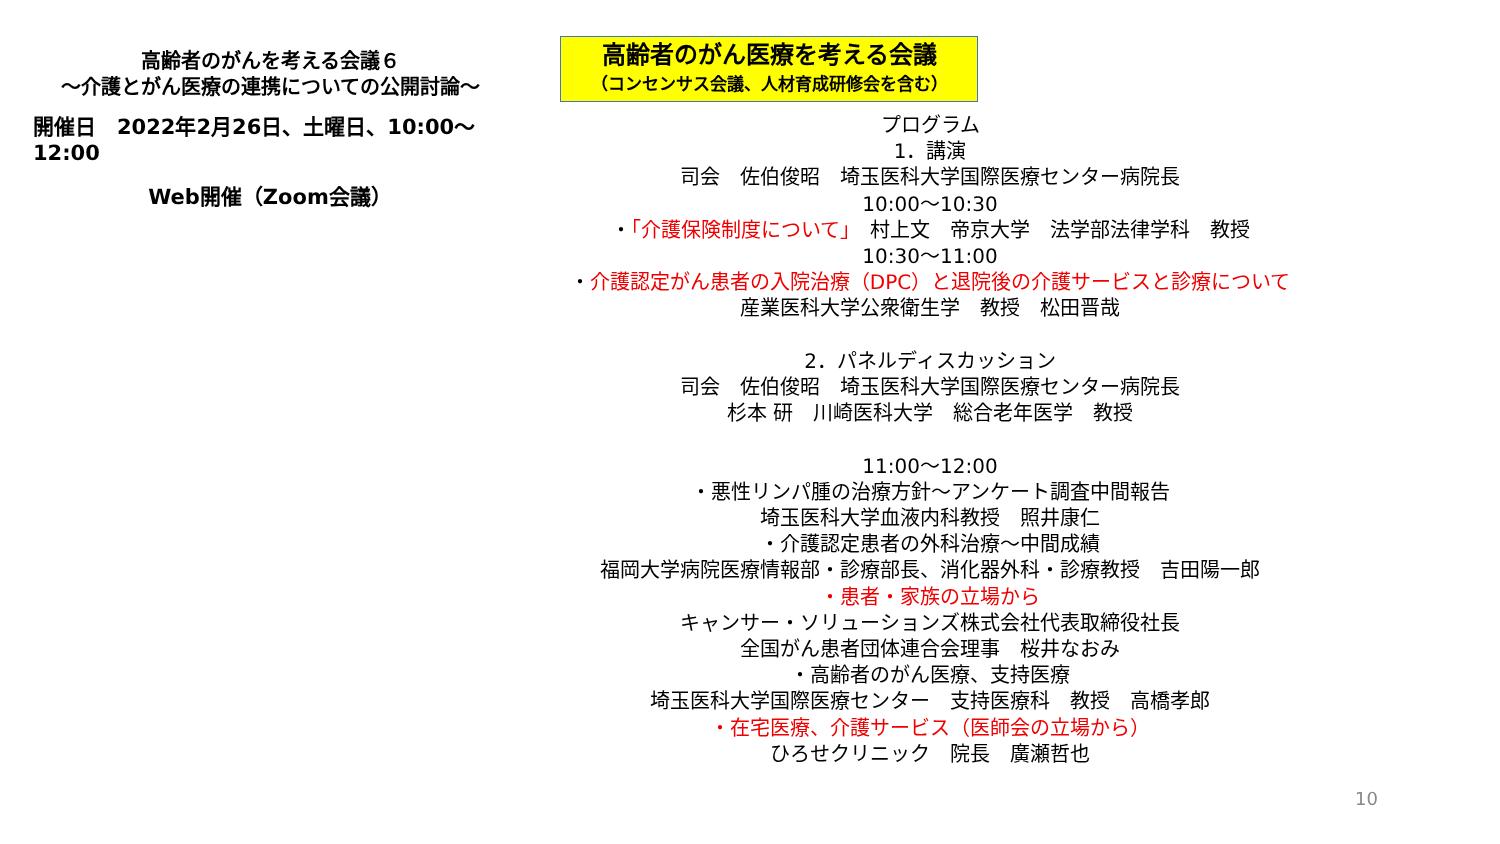高齢者のがんを考える会議６
～介護とがん医療の連携についての公開討論～
開催日　2022年2月26日、土曜日、10:00～12:00
Web開催（Zoom会議）
高齢者のがん医療を考える会議
（コンセンサス会議、人材育成研修会を含む）
プログラム
1．講演
司会　佐伯俊昭　埼玉医科大学国際医療センター病院長
10:00～10:30
・「介護保険制度について」　村上文　帝京大学　法学部法律学科　教授
10:30～11:00
・介護認定がん患者の入院治療（DPC）と退院後の介護サービスと診療について
産業医科大学公衆衛生学　教授　松田晋哉
2．パネルディスカッション
司会　佐伯俊昭　埼玉医科大学国際医療センター病院長
杉本 研　川崎医科大学　総合老年医学　教授
11:00～12:00
・悪性リンパ腫の治療方針～アンケート調査中間報告
埼玉医科大学血液内科教授　照井康仁
・介護認定患者の外科治療～中間成績
福岡大学病院医療情報部・診療部長、消化器外科・診療教授　吉田陽一郎
・患者・家族の立場から
キャンサー・ソリューションズ株式会社代表取締役社長
全国がん患者団体連合会理事　桜井なおみ
・高齢者のがん医療、支持医療
埼玉医科大学国際医療センター　支持医療科　教授　高橋孝郎
・在宅医療、介護サービス（医師会の立場から）
ひろせクリニック　院長　廣瀬哲也
10